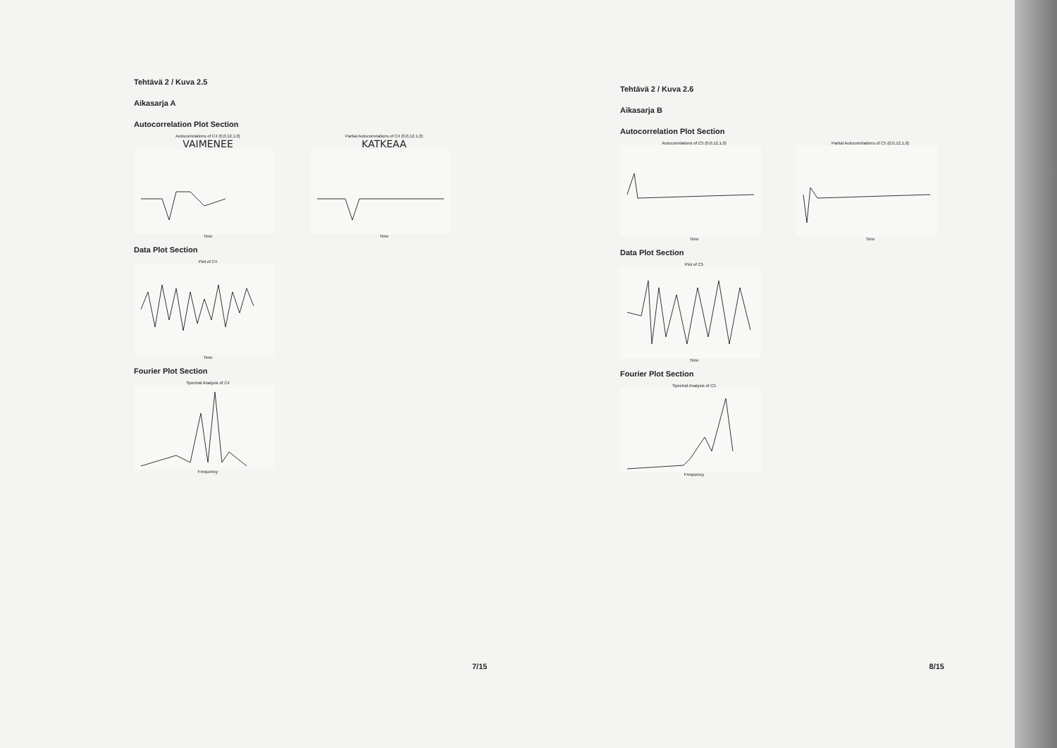Tehtävä 2 / Kuva 2.5
Aikasarja A
Autocorrelation Plot Section
Autocorrelations of C4 (0,0,12,1,0)
VAIMENEE
Time
Partial Autocorrelations of C4 (0,0,12,1,0)
KATKEAA
Time
Data Plot Section
Plot of C4Time
Fourier Plot Section
Spectral Analysis of C4Frequency
7/15
Tehtävä 2 / Kuva 2.6
Aikasarja B
Autocorrelation Plot Section
Autocorrelations of C5 (0,0,12,1,0)Time Partial Autocorrelations of C5 (0,0,12,1,0)Time
Data Plot Section
Plot of C5Time
Fourier Plot Section
Spectral Analysis of C5Frequency
8/15